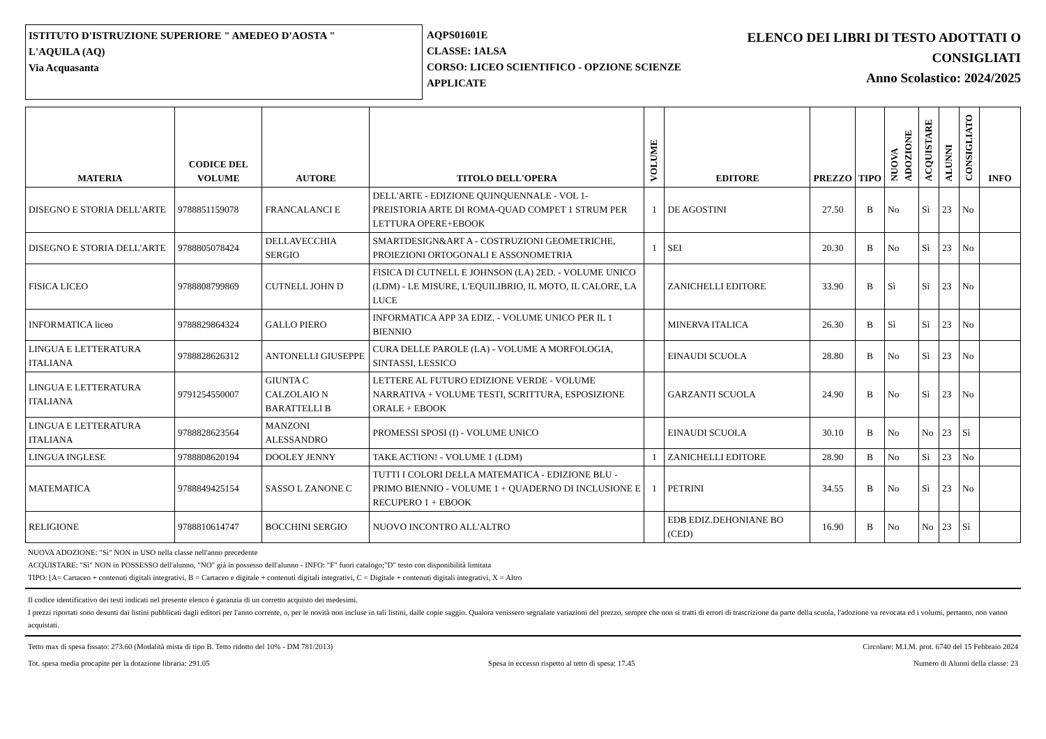ISTITUTO D'ISTRUZIONE SUPERIORE " AMEDEO D'AOSTA "
L'AQUILA (AQ)
Via Acquasanta
AQPS01601E
CLASSE: 1ALSA
CORSO: LICEO SCIENTIFICO - OPZIONE SCIENZE APPLICATE
ELENCO DEI LIBRI DI TESTO ADOTTATI O
CONSIGLIATI
Anno Scolastico: 2024/2025
| MATERIA | CODICE DEL VOLUME | AUTORE | TITOLO DELL'OPERA | VOLUME | EDITORE | PREZZO | TIPO | NUOVA ADOZIONE | ACQUISTARE | ALUNNI | CONSIGLIATO | INFO |
| --- | --- | --- | --- | --- | --- | --- | --- | --- | --- | --- | --- | --- |
| DISEGNO E STORIA DELL'ARTE | 9788851159078 | FRANCALANCI E | DELL'ARTE - EDIZIONE QUINQUENNALE - VOL 1- PREISTORIA ARTE DI ROMA-QUAD COMPET 1 STRUM PER LETTURA OPERE+EBOOK | 1 | DE AGOSTINI | 27.50 | B | No | Sì | 23 | No | |
| DISEGNO E STORIA DELL'ARTE | 9788805078424 | DELLAVECCHIA SERGIO | SMARTDESIGN&ART A - COSTRUZIONI GEOMETRICHE, PROIEZIONI ORTOGONALI E ASSONOMETRIA | 1 | SEI | 20.30 | B | No | Sì | 23 | No | |
| FISICA LICEO | 9788808799869 | CUTNELL JOHN D | FISICA DI CUTNELL E JOHNSON (LA) 2ED. - VOLUME UNICO (LDM) - LE MISURE, L'EQUILIBRIO, IL MOTO, IL CALORE, LA LUCE | | ZANICHELLI EDITORE | 33.90 | B | Sì | Sì | 23 | No | |
| INFORMATICA liceo | 9788829864324 | GALLO PIERO | INFORMATICA APP 3A EDIZ. - VOLUME UNICO PER IL 1 BIENNIO | | MINERVA ITALICA | 26.30 | B | Sì | Sì | 23 | No | |
| LINGUA E LETTERATURA ITALIANA | 9788828626312 | ANTONELLI GIUSEPPE | CURA DELLE PAROLE (LA) - VOLUME A MORFOLOGIA, SINTASSI, LESSICO | | EINAUDI SCUOLA | 28.80 | B | No | Sì | 23 | No | |
| LINGUA E LETTERATURA ITALIANA | 9791254550007 | GIUNTA C CALZOLAIO N BARATTELLI B | LETTERE AL FUTURO EDIZIONE VERDE - VOLUME NARRATIVA + VOLUME TESTI, SCRITTURA, ESPOSIZIONE ORALE + EBOOK | | GARZANTI SCUOLA | 24.90 | B | No | Sì | 23 | No | |
| LINGUA E LETTERATURA ITALIANA | 9788828623564 | MANZONI ALESSANDRO | PROMESSI SPOSI (I) - VOLUME UNICO | | EINAUDI SCUOLA | 30.10 | B | No | No | 23 | Sì | |
| LINGUA INGLESE | 9788808620194 | DOOLEY JENNY | TAKE ACTION! - VOLUME 1 (LDM) | 1 | ZANICHELLI EDITORE | 28.90 | B | No | Sì | 23 | No | |
| MATEMATICA | 9788849425154 | SASSO L ZANONE C | TUTTI I COLORI DELLA MATEMATICA - EDIZIONE BLU - PRIMO BIENNIO - VOLUME 1 + QUADERNO DI INCLUSIONE E RECUPERO 1 + EBOOK | 1 | PETRINI | 34.55 | B | No | Sì | 23 | No | |
| RELIGIONE | 9788810614747 | BOCCHINI SERGIO | NUOVO INCONTRO ALL'ALTRO | | EDB EDIZ.DEHONIANE BO (CED) | 16.90 | B | No | No | 23 | Sì | |
NUOVA ADOZIONE: "Sì" NON in USO nella classe nell'anno precedente
ACQUISTARE: "Sì" NON in POSSESSO dell'alunno, "NO" già in possesso dell'alunno - INFO: "F" fuori catalogo;"D" testo con disponibilità limitata
TIPO: [A= Cartaceo + contenuti digitali integrativi, B = Cartaceo e digitale + contenuti digitali integrativi, C = Digitale + contenuti digitali integrativi, X = Altro
Il codice identificativo dei testi indicati nel presente elenco è garanzia di un corretto acquisto dei medesimi.
I prezzi riportati sono desunti dai listini pubblicati dagli editori per l'anno corrente, o, per le novità non incluse in tali listini, dalle copie saggio. Qualora venissero segnalate variazioni del prezzo, sempre che non si tratti di errori di trascrizione da parte della scuola, l'adozione va revocata ed i volumi, pertanto, non vanno acquistati.
Tetto max di spesa fissato: 273.60 (Modalità mista di tipo B. Tetto ridotto del 10% - DM 781/2013) Circolare: M.I.M. prot. 6740 del 15 Febbraio 2024
Tot. spesa media procapite per la dotazione libraria: 291.05 Spesa in eccesso rispetto al tetto di spesa: 17.45 Numero di Alunni della classe: 23